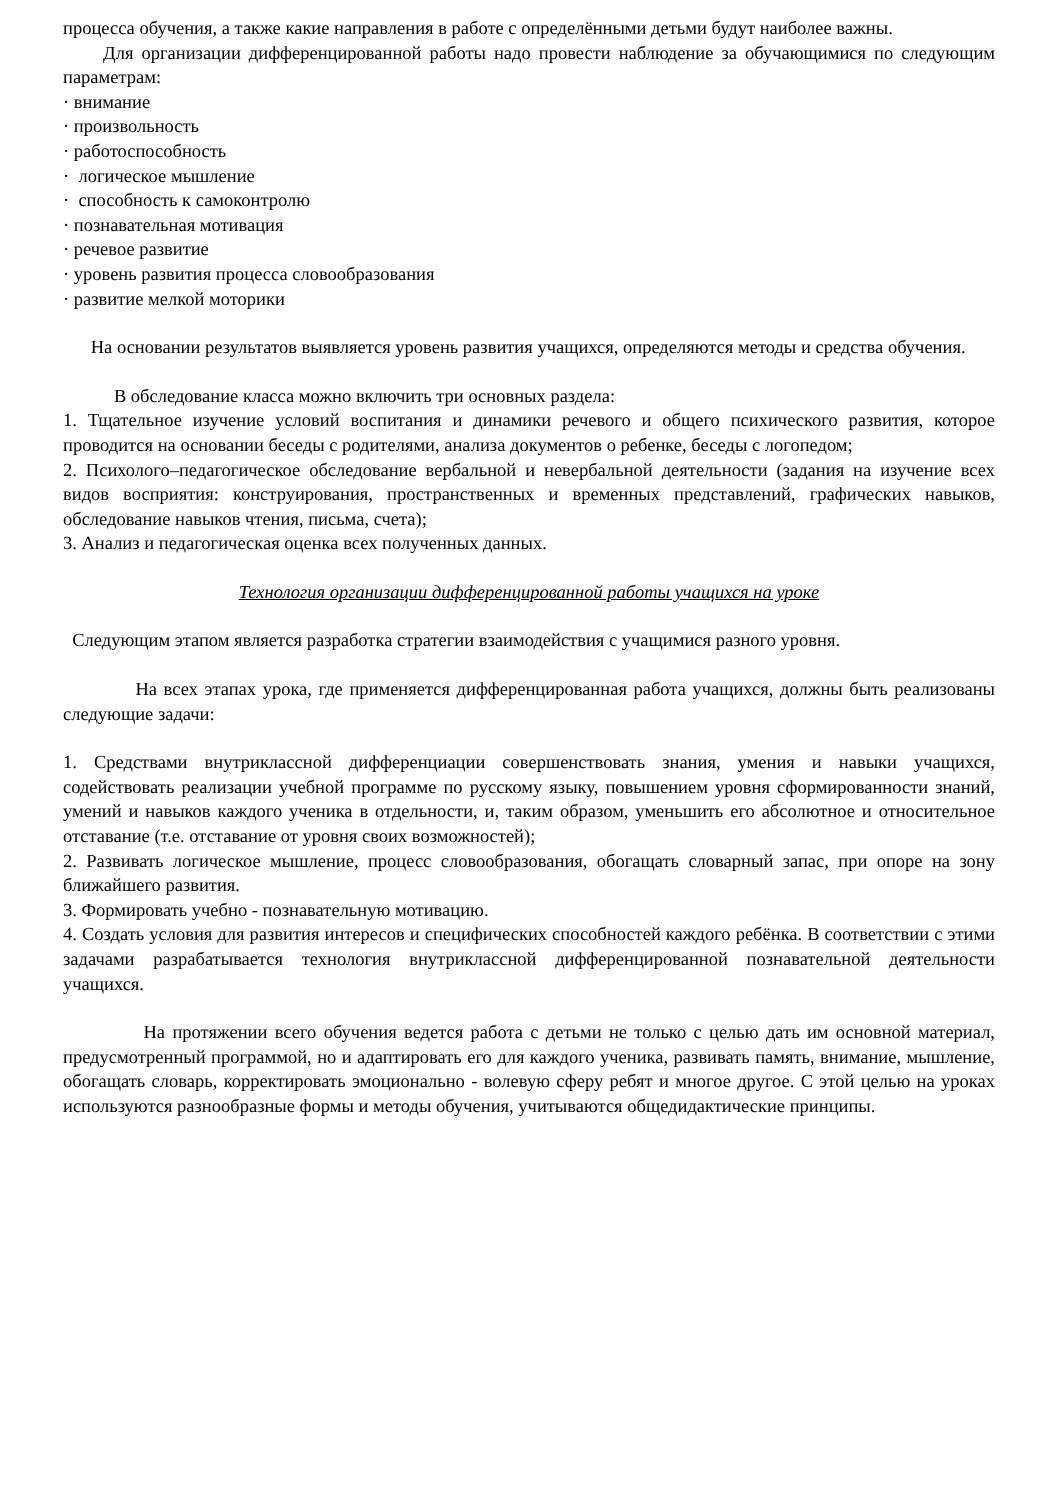процесса обучения, а также какие направления в работе с определёнными детьми будут наиболее важны.
Для организации дифференцированной работы надо провести наблюдение за обучающимися по следующим параметрам:
· внимание
· произвольность
· работоспособность
· логическое мышление
· способность к самоконтролю
· познавательная мотивация
· речевое развитие
· уровень развития процесса словообразования
· развитие мелкой моторики
На основании результатов выявляется уровень развития учащихся, определяются методы и средства обучения.
В обследование класса можно включить три основных раздела:
1. Тщательное изучение условий воспитания и динамики речевого и общего психического развития, которое проводится на основании беседы с родителями, анализа документов о ребенке, беседы с логопедом;
2. Психолого–педагогическое обследование вербальной и невербальной деятельности (задания на изучение всех видов восприятия: конструирования, пространственных и временных представлений, графических навыков, обследование навыков чтения, письма, счета);
3. Анализ и педагогическая оценка всех полученных данных.
Технология организации дифференцированной работы учащихся на уроке
Следующим этапом является разработка стратегии взаимодействия с учащимися разного уровня.
На всех этапах урока, где применяется дифференцированная работа учащихся, должны быть реализованы следующие задачи:
1. Средствами внутриклассной дифференциации совершенствовать знания, умения и навыки учащихся, содействовать реализации учебной программе по русскому языку, повышением уровня сформированности знаний, умений и навыков каждого ученика в отдельности, и, таким образом, уменьшить его абсолютное и относительное отставание (т.е. отставание от уровня своих возможностей);
2. Развивать логическое мышление, процесс словообразования, обогащать словарный запас, при опоре на зону ближайшего развития.
3. Формировать учебно - познавательную мотивацию.
4. Создать условия для развития интересов и специфических способностей каждого ребёнка. В соответствии с этими задачами разрабатывается технология внутриклассной дифференцированной познавательной деятельности учащихся.
На протяжении всего обучения ведется работа с детьми не только с целью дать им основной материал, предусмотренный программой, но и адаптировать его для каждого ученика, развивать память, внимание, мышление, обогащать словарь, корректировать эмоционально - волевую сферу ребят и многое другое. С этой целью на уроках используются разнообразные формы и методы обучения, учитываются общедидактические принципы.